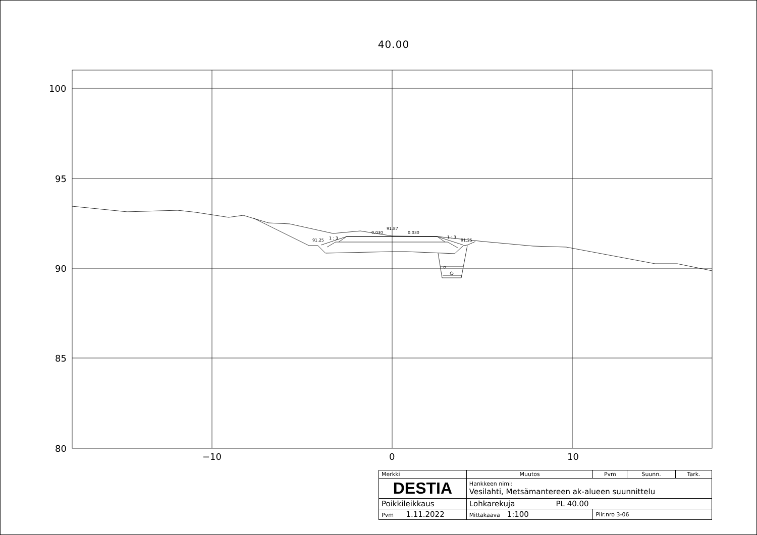40.00
91.87
0.030
0.030
91.25
91.25
1 : 3
1 : 3
100
95
90
85
80
−10
0
10
| Merkki | Muutos | | Pvm | Suunn. | Tark. |
| DESTIA | | Hankkeen nimi: Vesilahti, Metsämantereen ak-alueen suunnittelu | | | |
| Poikkileikkaus | | Lohkarekuja PL 40.00 | | | |
| Pvm 1.11.2022 | | Mittakaava 1:100 | Piir.nro 3-06 | | |